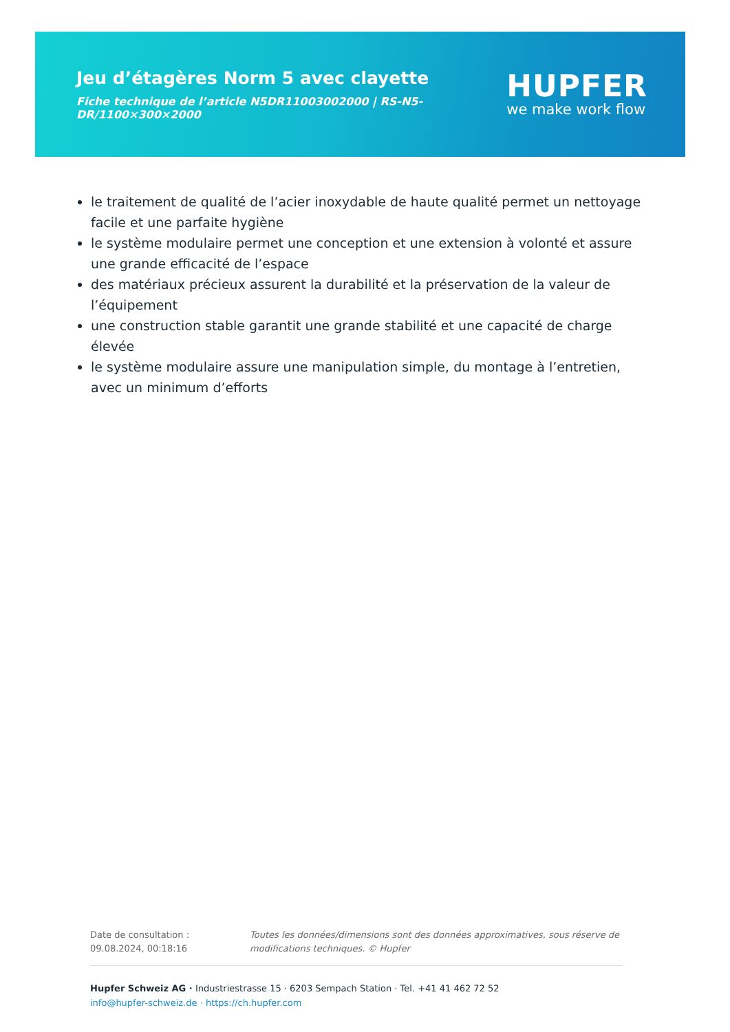Jeu d’étagères Norm 5 avec clayette
Fiche technique de l’article N5DR11003002000 | RS-N5-DR/1100×300×2000
HUPFER
we make work flow
le traitement de qualité de l’acier inoxydable de haute qualité permet un nettoyage facile et une parfaite hygiène
le système modulaire permet une conception et une extension à volonté et assure une grande efficacité de l’espace
des matériaux précieux assurent la durabilité et la préservation de la valeur de l’équipement
une construction stable garantit une grande stabilité et une capacité de charge élevée
le système modulaire assure une manipulation simple, du montage à l’entretien, avec un minimum d’efforts
Date de consultation : 09.08.2024, 00:18:16
Toutes les données/dimensions sont des données approximatives, sous réserve de modifications techniques. © Hupfer
Hupfer Schweiz AG · Industriestrasse 15 · 6203 Sempach Station · Tel. +41 41 462 72 52
info@hupfer-schweiz.de · https://ch.hupfer.com